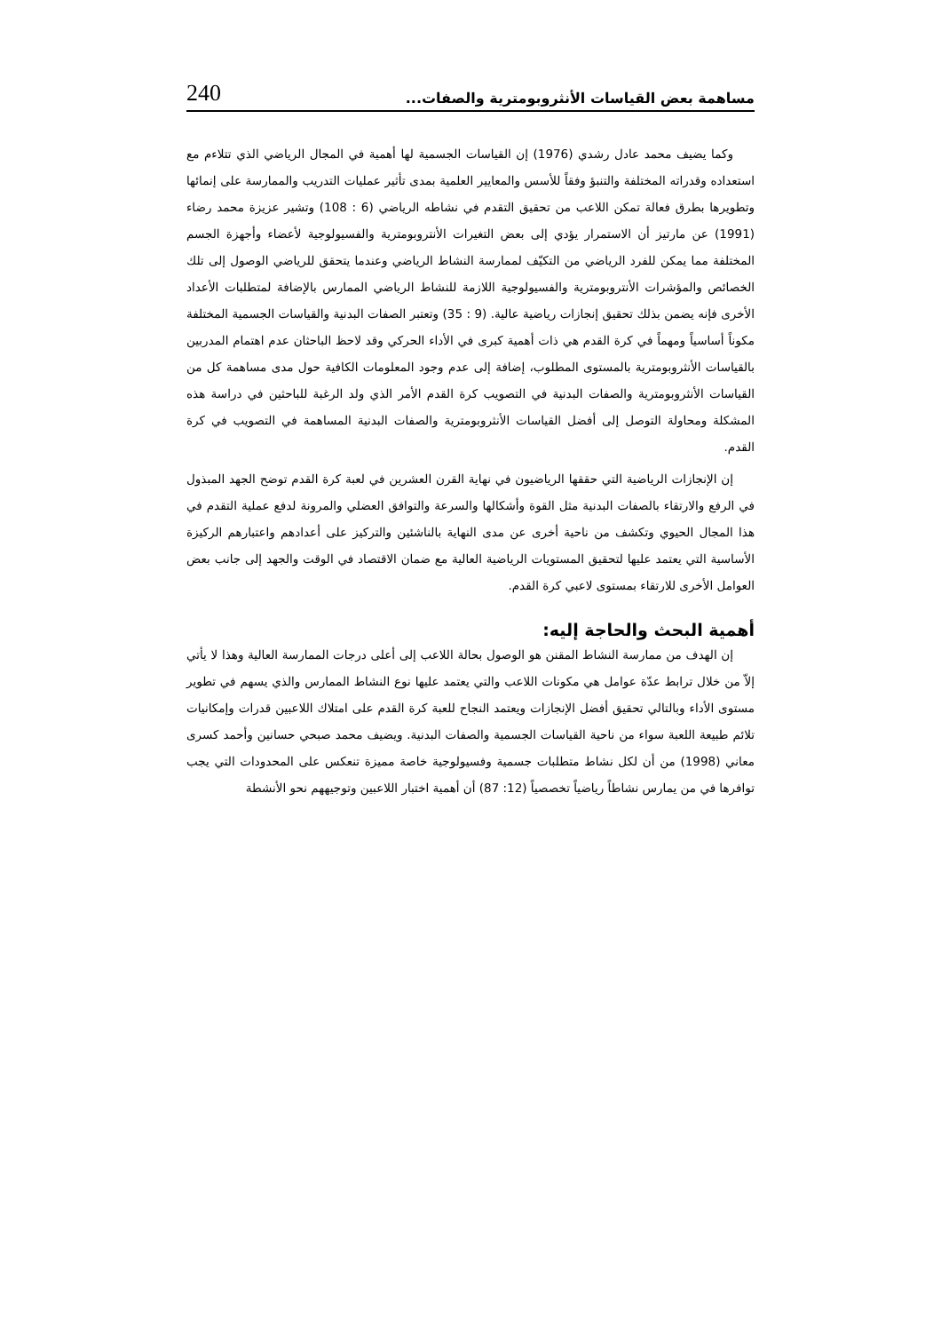240 مساهمة بعض القياسات الأنثروبومترية والصفات...
وكما يضيف محمد عادل رشدي (1976) إن القياسات الجسمية لها أهمية في المجال الرياضي الذي تتلاءم مع استعداده وقدراته المختلفة والتنبؤ وفقاً للأسس والمعايير العلمية بمدى تأثير عمليات التدريب والممارسة على إنمائها وتطويرها بطرق فعالة تمكن اللاعب من تحقيق التقدم في نشاطه الرياضي (6 : 108) وتشير عزيزة محمد رضاء (1991) عن مارتيز أن الاستمرار يؤدي إلى بعض التغيرات الأنتروبومترية والفسيولوجية لأعضاء وأجهزة الجسم المختلفة مما يمكن للفرد الرياضي من التكيّف لممارسة النشاط الرياضي وعندما يتحقق للرياضي الوصول إلى تلك الخصائص والمؤشرات الأنتروبومترية والفسيولوجية اللازمة للنشاط الرياضي الممارس بالإضافة لمتطلبات الأعداد الأخرى فإنه يضمن بذلك تحقيق إنجازات رياضية عالية. (9 : 35) وتعتبر الصفات البدنية والقياسات الجسمية المختلفة مكوناً أساسياً ومهماً في كرة القدم هي ذات أهمية كبرى في الأداء الحركي وقد لاحظ الباحثان عدم اهتمام المدربين بالقياسات الأنثروبومترية بالمستوى المطلوب، إضافة إلى عدم وجود المعلومات الكافية حول مدى مساهمة كل من القياسات الأنثروبومترية والصفات البدنية في التصويب كرة القدم الأمر الذي ولد الرغبة للباحثين في دراسة هذه المشكلة ومحاولة التوصل إلى أفضل القياسات الأنثروبومترية والصفات البدنية المساهمة في التصويب في كرة القدم.
إن الإنجازات الرياضية التي حققها الرياضيون في نهاية القرن العشرين في لعبة كرة القدم توضح الجهد المبذول في الرفع والارتقاء بالصفات البدنية مثل القوة وأشكالها والسرعة والتوافق العضلي والمرونة لدفع عملية التقدم في هذا المجال الحيوي وتكشف من ناحية أخرى عن مدى النهاية بالناشئين والتركيز على أعدادهم واعتبارهم الركيزة الأساسية التي يعتمد عليها لتحقيق المستويات الرياضية العالية مع ضمان الاقتصاد في الوقت والجهد إلى جانب بعض العوامل الأخرى للارتقاء بمستوى لاعبي كرة القدم.
أهمية البحث والحاجة إليه:
إن الهدف من ممارسة النشاط المقنن هو الوصول بحالة اللاعب إلى أعلى درجات الممارسة العالية وهذا لا يأتي إلاّ من خلال ترابط عدّة عوامل هي مكونات اللاعب والتي يعتمد عليها نوع النشاط الممارس والذي يسهم في تطوير مستوى الأداء وبالتالي تحقيق أفضل الإنجازات ويعتمد النجاح للعبة كرة القدم على امتلاك اللاعبين قدرات وإمكانيات تلائم طبيعة اللعبة سواء من ناحية القياسات الجسمية والصفات البدنية. ويضيف محمد صبحي حسانين وأحمد كسرى معاني (1998) من أن لكل نشاط متطلبات جسمية وفسيولوجية خاصة مميزة تنعكس على المحدودات التي يجب توافرها في من يمارس نشاطاً رياضياً تخصصياً (12: 87) أن أهمية اختبار اللاعبين وتوجيههم نحو الأنشطة